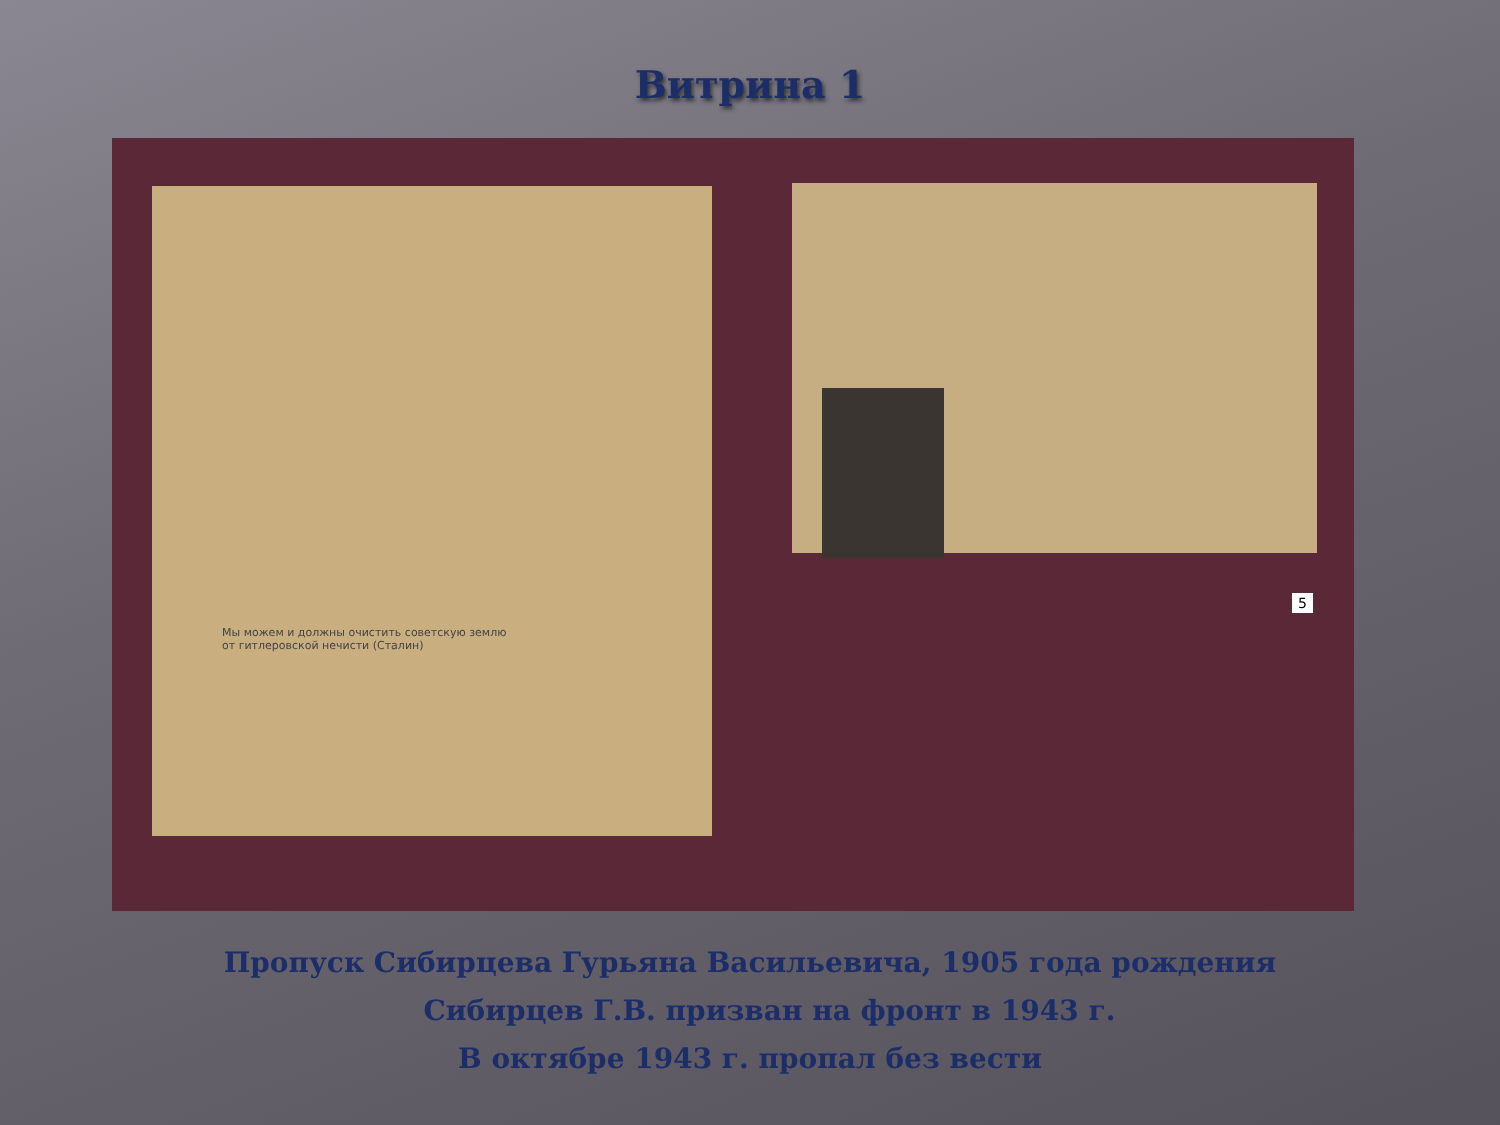Витрина 1
Мы можем и должны очистить советскую землю
от гитлеровской нечисти (Сталин)
5
Пропуск Сибирцева Гурьяна Васильевича, 1905 года рождения
Сибирцев Г.В. призван на фронт в 1943 г.
В октябре 1943 г. пропал без вести